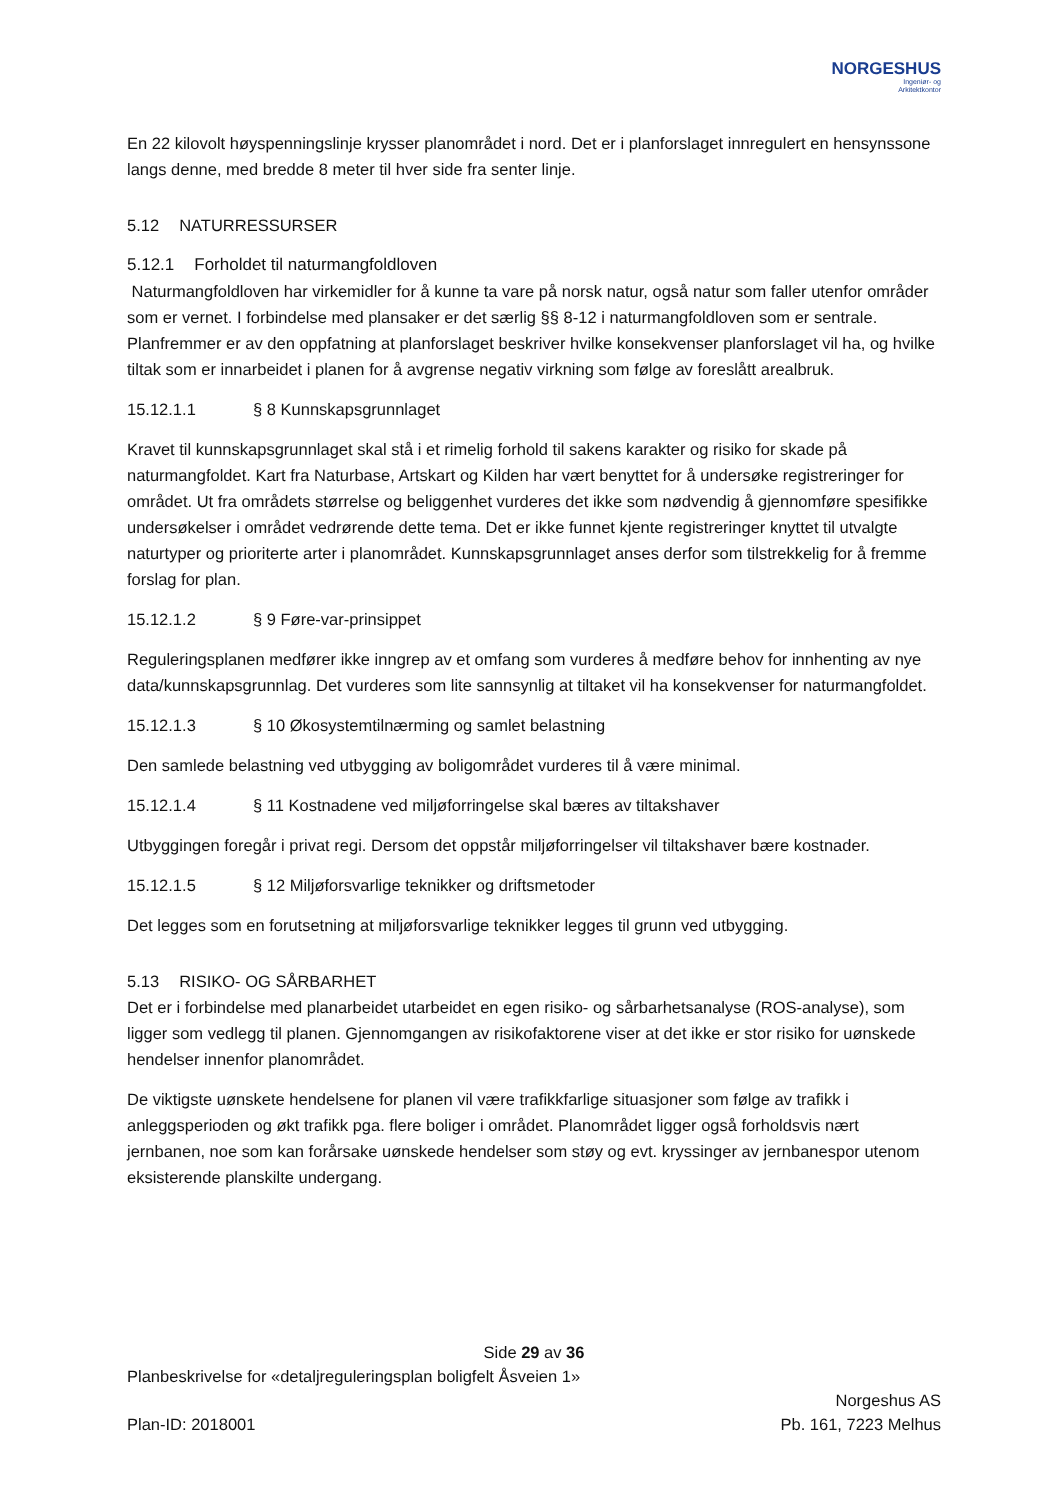NORGESHUS
Ingeniør- og
Arkitektkontor
En 22 kilovolt høyspenningslinje krysser planområdet i nord. Det er i planforslaget innregulert en hensynssone langs denne, med bredde 8 meter til hver side fra senter linje.
5.12 NATURRESSURSER
5.12.1 Forholdet til naturmangfoldloven
Naturmangfoldloven har virkemidler for å kunne ta vare på norsk natur, også natur som faller utenfor områder som er vernet. I forbindelse med plansaker er det særlig §§ 8-12 i naturmangfoldloven som er sentrale. Planfremmer er av den oppfatning at planforslaget beskriver hvilke konsekvenser planforslaget vil ha, og hvilke tiltak som er innarbeidet i planen for å avgrense negativ virkning som følge av foreslått arealbruk.
15.12.1.1 § 8 Kunnskapsgrunnlaget
Kravet til kunnskapsgrunnlaget skal stå i et rimelig forhold til sakens karakter og risiko for skade på naturmangfoldet. Kart fra Naturbase, Artskart og Kilden har vært benyttet for å undersøke registreringer for området. Ut fra områdets størrelse og beliggenhet vurderes det ikke som nødvendig å gjennomføre spesifikke undersøkelser i området vedrørende dette tema. Det er ikke funnet kjente registreringer knyttet til utvalgte naturtyper og prioriterte arter i planområdet. Kunnskapsgrunnlaget anses derfor som tilstrekkelig for å fremme forslag for plan.
15.12.1.2 § 9 Føre-var-prinsippet
Reguleringsplanen medfører ikke inngrep av et omfang som vurderes å medføre behov for innhenting av nye data/kunnskapsgrunnlag. Det vurderes som lite sannsynlig at tiltaket vil ha konsekvenser for naturmangfoldet.
15.12.1.3 § 10 Økosystemtilnærming og samlet belastning
Den samlede belastning ved utbygging av boligområdet vurderes til å være minimal.
15.12.1.4 § 11 Kostnadene ved miljøforringelse skal bæres av tiltakshaver
Utbyggingen foregår i privat regi. Dersom det oppstår miljøforringelser vil tiltakshaver bære kostnader.
15.12.1.5 § 12 Miljøforsvarlige teknikker og driftsmetoder
Det legges som en forutsetning at miljøforsvarlige teknikker legges til grunn ved utbygging.
5.13 RISIKO- OG SÅRBARHET
Det er i forbindelse med planarbeidet utarbeidet en egen risiko- og sårbarhetsanalyse (ROS-analyse), som ligger som vedlegg til planen. Gjennomgangen av risikofaktorene viser at det ikke er stor risiko for uønskede hendelser innenfor planområdet.
De viktigste uønskete hendelsene for planen vil være trafikkfarlige situasjoner som følge av trafikk i anleggsperioden og økt trafikk pga. flere boliger i området. Planområdet ligger også forholdsvis nært jernbanen, noe som kan forårsake uønskede hendelser som støy og evt. kryssinger av jernbanespor utenom eksisterende planskilte undergang.
Side 29 av 36
Planbeskrivelse for «detaljreguleringsplan boligfelt Åsveien 1»
Plan-ID: 2018001
Norgeshus AS
Pb. 161, 7223 Melhus